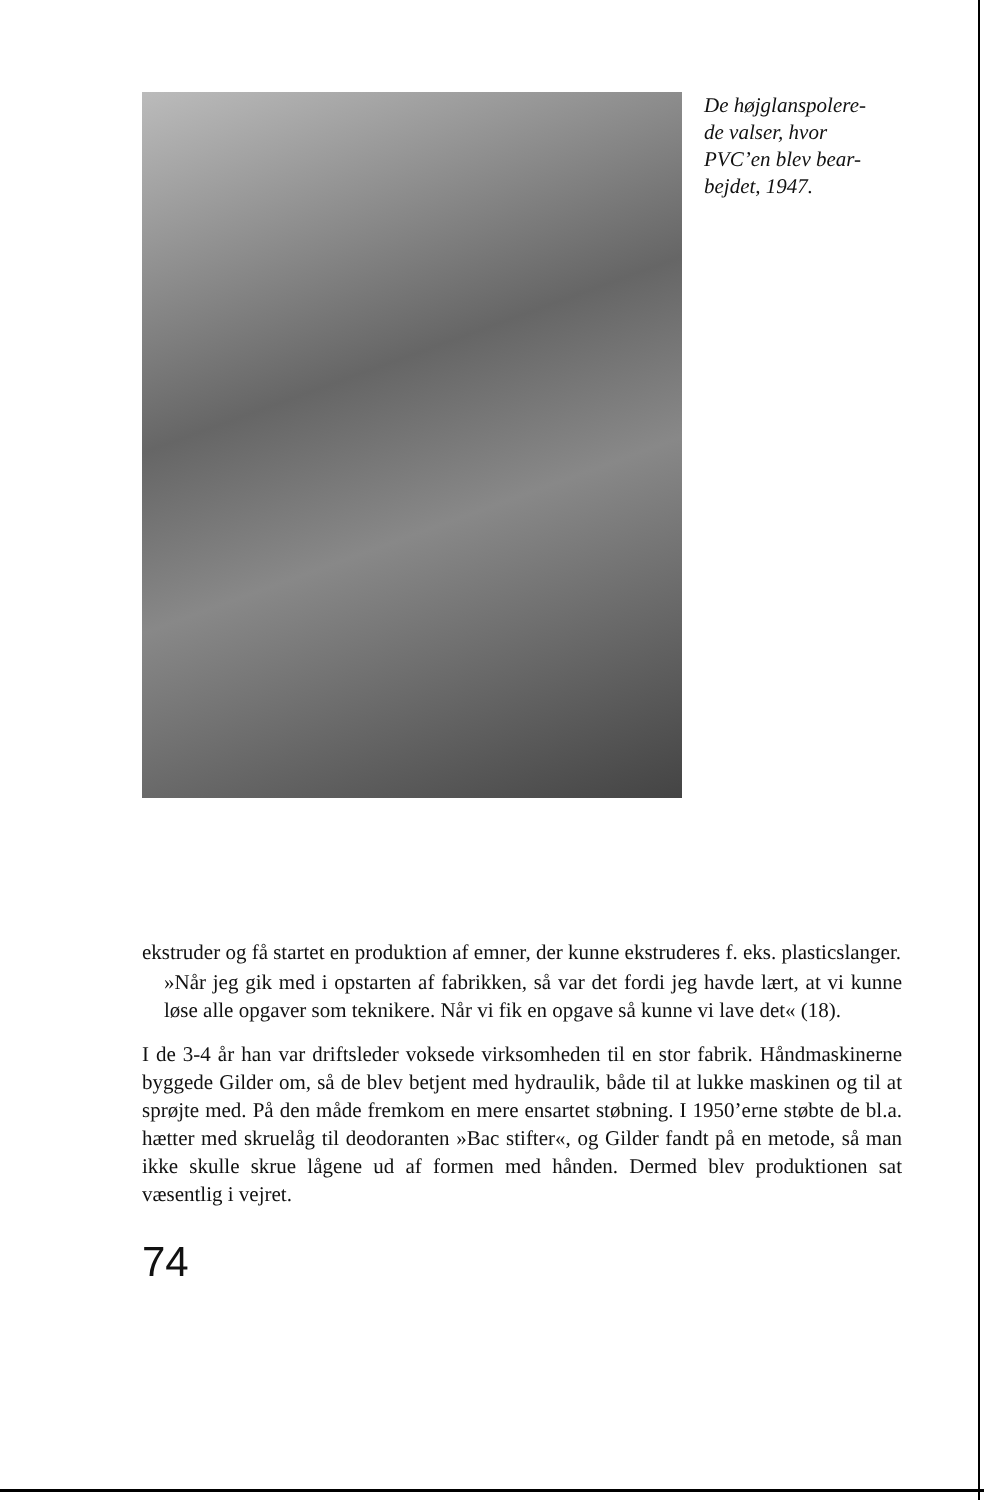De højglanspolere-
de valser, hvor
PVC’en blev bear-
bejdet, 1947.
ekstruder og få startet en produktion af emner, der kunne ekstruderes f. eks. plasticslanger.
»Når jeg gik med i opstarten af fabrikken, så var det fordi jeg havde lært, at vi kunne løse alle opgaver som teknikere. Når vi fik en opgave så kunne vi lave det« (18).
I de 3-4 år han var driftsleder voksede virksomheden til en stor fabrik. Håndmaskinerne byggede Gilder om, så de blev betjent med hydraulik, både til at lukke maskinen og til at sprøjte med. På den måde fremkom en mere ensartet støbning. I 1950’erne støbte de bl.a. hætter med skruelåg til deodoranten »Bac stifter«, og Gilder fandt på en metode, så man ikke skulle skrue lågene ud af formen med hånden. Dermed blev produktionen sat væsentlig i vejret.
74